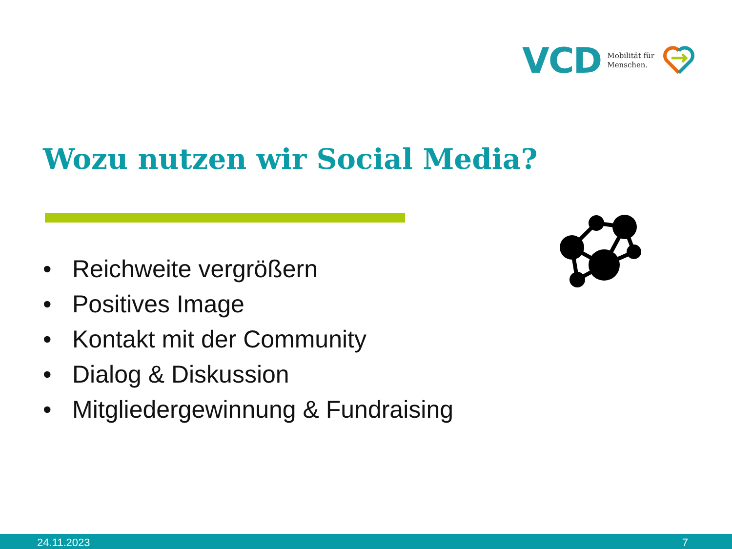VCD
Mobilität für
Menschen.
Wozu nutzen wir Social Media?
• Reichweite vergrößern
• Positives Image
• Kontakt mit der Community
• Dialog & Diskussion
• Mitgliedergewinnung & Fundraising
24.11.2023
7